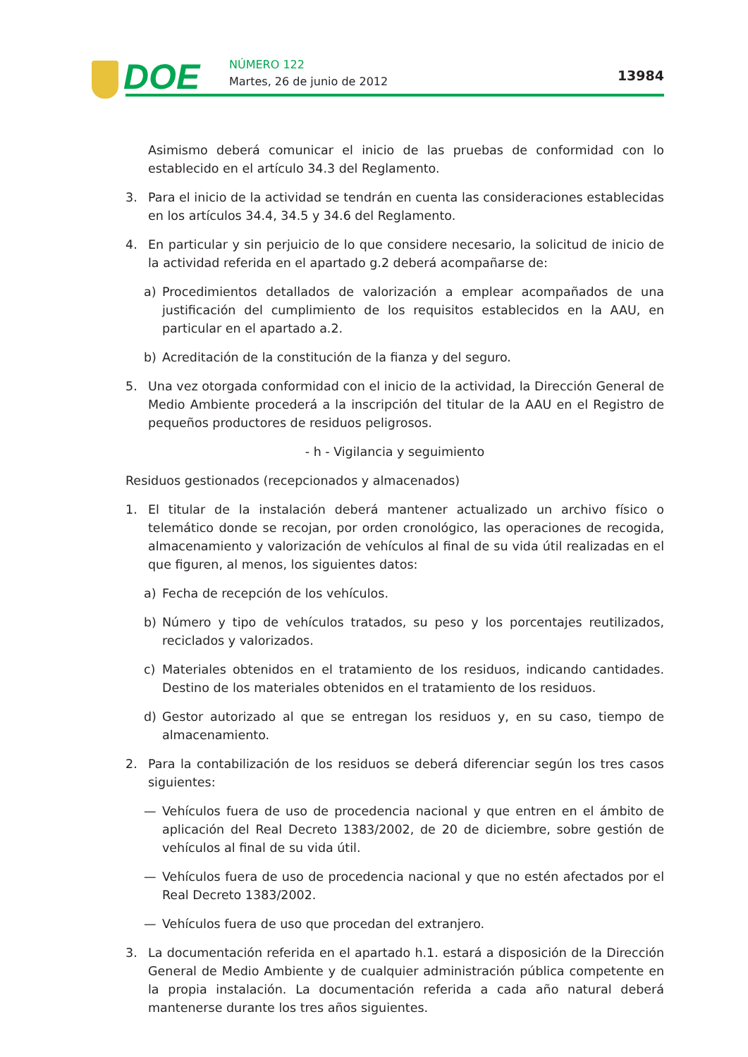DOE NÚMERO 122
Martes, 26 de junio de 2012 13984
Asimismo deberá comunicar el inicio de las pruebas de conformidad con lo establecido en el artículo 34.3 del Reglamento.
3. Para el inicio de la actividad se tendrán en cuenta las consideraciones establecidas en los artículos 34.4, 34.5 y 34.6 del Reglamento.
4. En particular y sin perjuicio de lo que considere necesario, la solicitud de inicio de la actividad referida en el apartado g.2 deberá acompañarse de:
a) Procedimientos detallados de valorización a emplear acompañados de una justificación del cumplimiento de los requisitos establecidos en la AAU, en particular en el apartado a.2.
b) Acreditación de la constitución de la fianza y del seguro.
5. Una vez otorgada conformidad con el inicio de la actividad, la Dirección General de Medio Ambiente procederá a la inscripción del titular de la AAU en el Registro de pequeños productores de residuos peligrosos.
- h - Vigilancia y seguimiento
Residuos gestionados (recepcionados y almacenados)
1. El titular de la instalación deberá mantener actualizado un archivo físico o telemático donde se recojan, por orden cronológico, las operaciones de recogida, almacenamiento y valorización de vehículos al final de su vida útil realizadas en el que figuren, al menos, los siguientes datos:
a) Fecha de recepción de los vehículos.
b) Número y tipo de vehículos tratados, su peso y los porcentajes reutilizados, reciclados y valorizados.
c) Materiales obtenidos en el tratamiento de los residuos, indicando cantidades. Destino de los materiales obtenidos en el tratamiento de los residuos.
d) Gestor autorizado al que se entregan los residuos y, en su caso, tiempo de almacenamiento.
2. Para la contabilización de los residuos se deberá diferenciar según los tres casos siguientes:
— Vehículos fuera de uso de procedencia nacional y que entren en el ámbito de aplicación del Real Decreto 1383/2002, de 20 de diciembre, sobre gestión de vehículos al final de su vida útil.
— Vehículos fuera de uso de procedencia nacional y que no estén afectados por el Real Decreto 1383/2002.
— Vehículos fuera de uso que procedan del extranjero.
3. La documentación referida en el apartado h.1. estará a disposición de la Dirección General de Medio Ambiente y de cualquier administración pública competente en la propia instalación. La documentación referida a cada año natural deberá mantenerse durante los tres años siguientes.